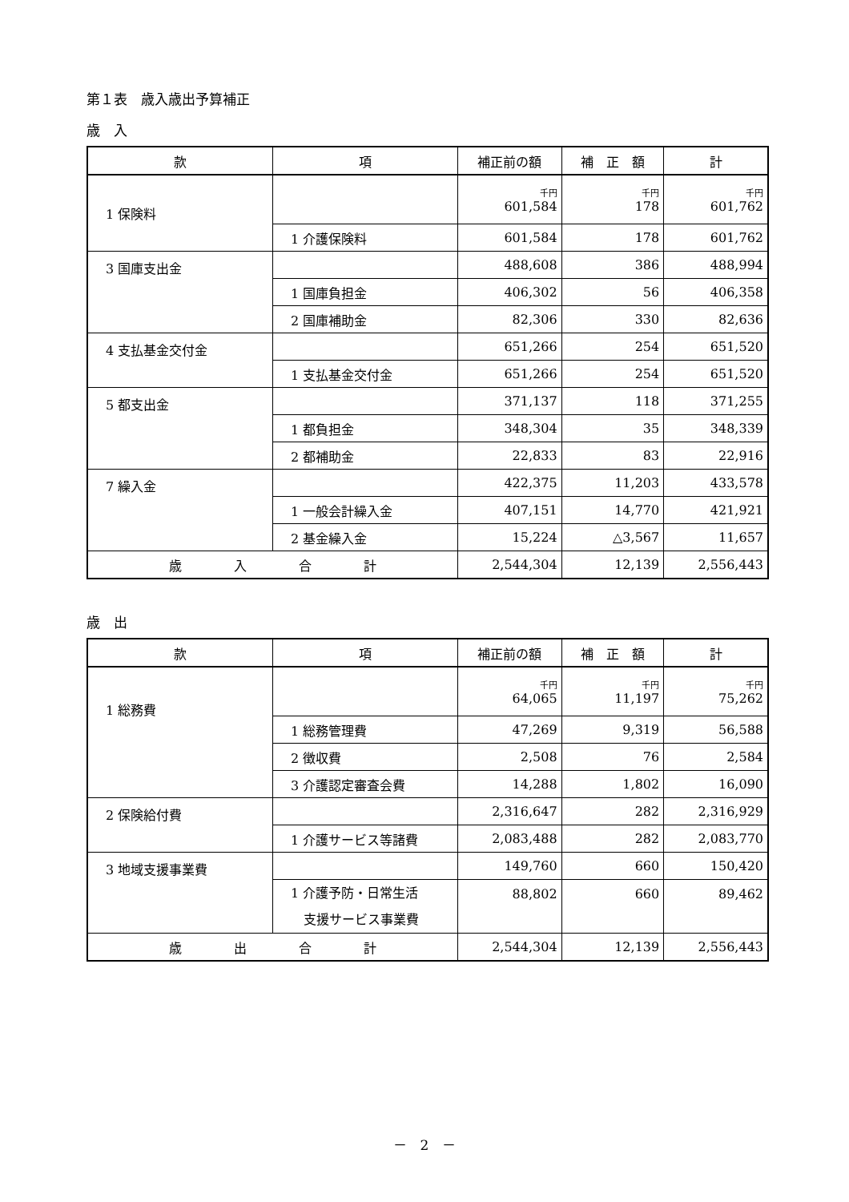第１表　歳入歳出予算補正
歳　入
| 款 | 項 | 補正前の額 | 補 正 額 | 計 |
| --- | --- | --- | --- | --- |
| 1 保険料 | | 千円 601,584 | 千円 178 | 千円 601,762 |
| | 1 介護保険料 | 601,584 | 178 | 601,762 |
| 3 国庫支出金 | | 488,608 | 386 | 488,994 |
| | 1 国庫負担金 | 406,302 | 56 | 406,358 |
| | 2 国庫補助金 | 82,306 | 330 | 82,636 |
| 4 支払基金交付金 | | 651,266 | 254 | 651,520 |
| | 1 支払基金交付金 | 651,266 | 254 | 651,520 |
| 5 都支出金 | | 371,137 | 118 | 371,255 |
| | 1 都負担金 | 348,304 | 35 | 348,339 |
| | 2 都補助金 | 22,833 | 83 | 22,916 |
| 7 繰入金 | | 422,375 | 11,203 | 433,578 |
| | 1 一般会計繰入金 | 407,151 | 14,770 | 421,921 |
| | 2 基金繰入金 | 15,224 | △3,567 | 11,657 |
| 歳 入 合 計 | | 2,544,304 | 12,139 | 2,556,443 |
歳　出
| 款 | 項 | 補正前の額 | 補 正 額 | 計 |
| --- | --- | --- | --- | --- |
| 1 総務費 | | 千円 64,065 | 千円 11,197 | 千円 75,262 |
| | 1 総務管理費 | 47,269 | 9,319 | 56,588 |
| | 2 徴収費 | 2,508 | 76 | 2,584 |
| | 3 介護認定審査会費 | 14,288 | 1,802 | 16,090 |
| 2 保険給付費 | | 2,316,647 | 282 | 2,316,929 |
| | 1 介護サービス等諸費 | 2,083,488 | 282 | 2,083,770 |
| 3 地域支援事業費 | | 149,760 | 660 | 150,420 |
| | 1 介護予防・日常生活 支援サービス事業費 | 88,802 | 660 | 89,462 |
| 歳 出 合 計 | | 2,544,304 | 12,139 | 2,556,443 |
－　2　－